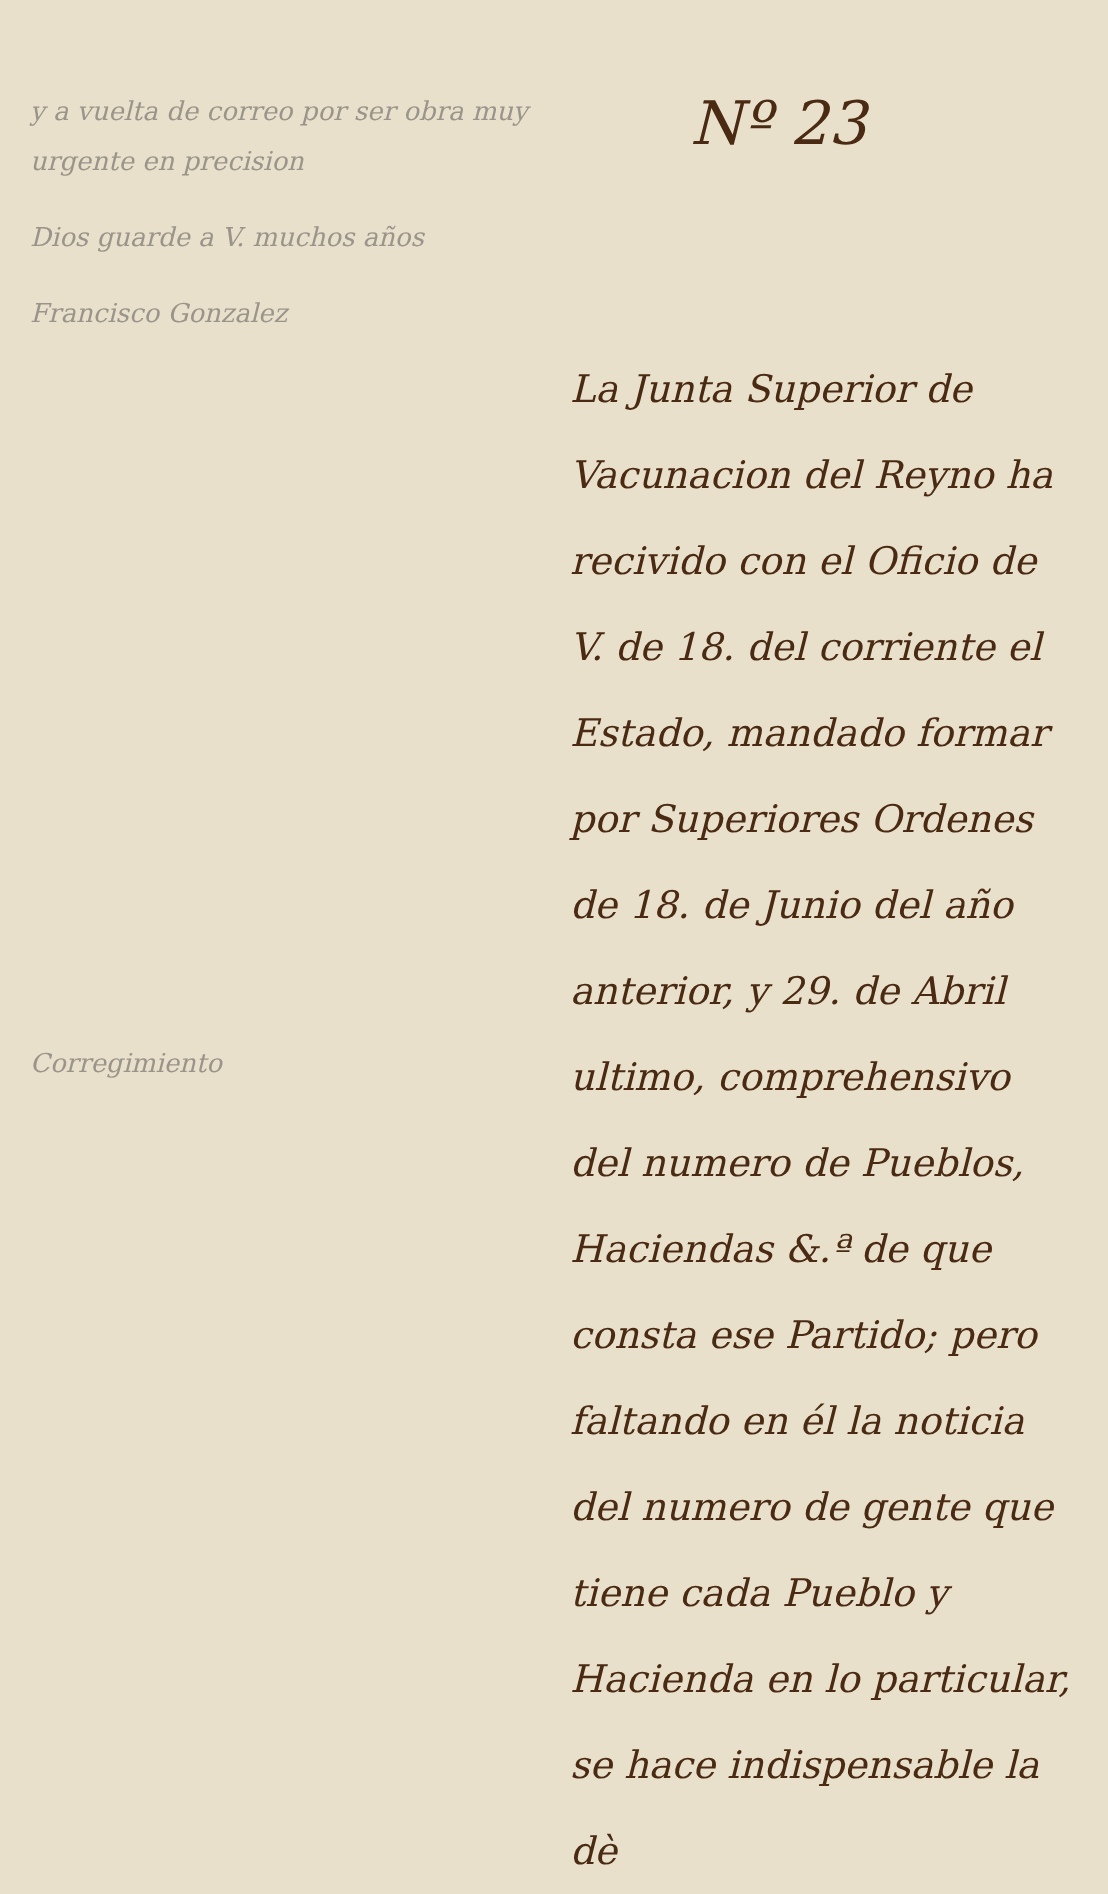y a vuelta de correo por ser obra muy urgente en precision
Dios guarde a V. muchos años
Francisco Gonzalez
Corregimiento
Nº 23
La Junta Superior de Vacunacion del Reyno ha recivido con el Oficio de V. de 18. del corriente el Estado, mandado formar por Superiores Ordenes de 18. de Junio del año anterior, y 29. de Abril ultimo, comprehensivo del numero de Pueblos, Haciendas &.ª de que consta ese Partido; pero faltando en él la noticia del numero de gente que tiene cada Pueblo y Hacienda en lo particular, se hace indispensable la dè